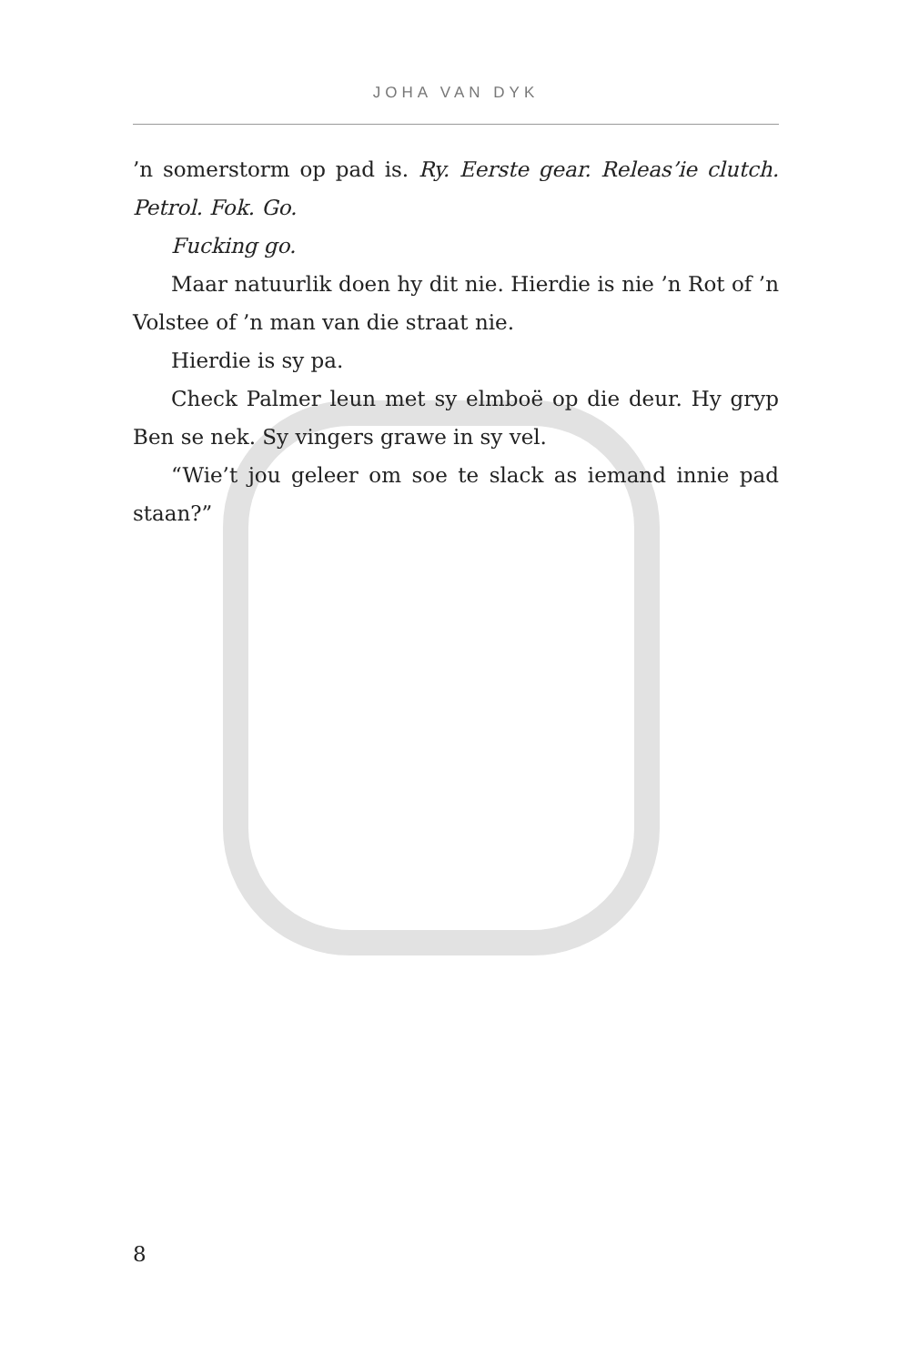JOHA VAN DYK
’n somerstorm op pad is. Ry. Eerste gear. Releas’ie clutch. Petrol. Fok. Go.
Fucking go.
Maar natuurlik doen hy dit nie. Hierdie is nie ’n Rot of ’n Volstee of ’n man van die straat nie.
Hierdie is sy pa.
Check Palmer leun met sy elmboë op die deur. Hy gryp Ben se nek. Sy vingers grawe in sy vel.
“Wie’t jou geleer om soe te slack as iemand innie pad staan?”
8